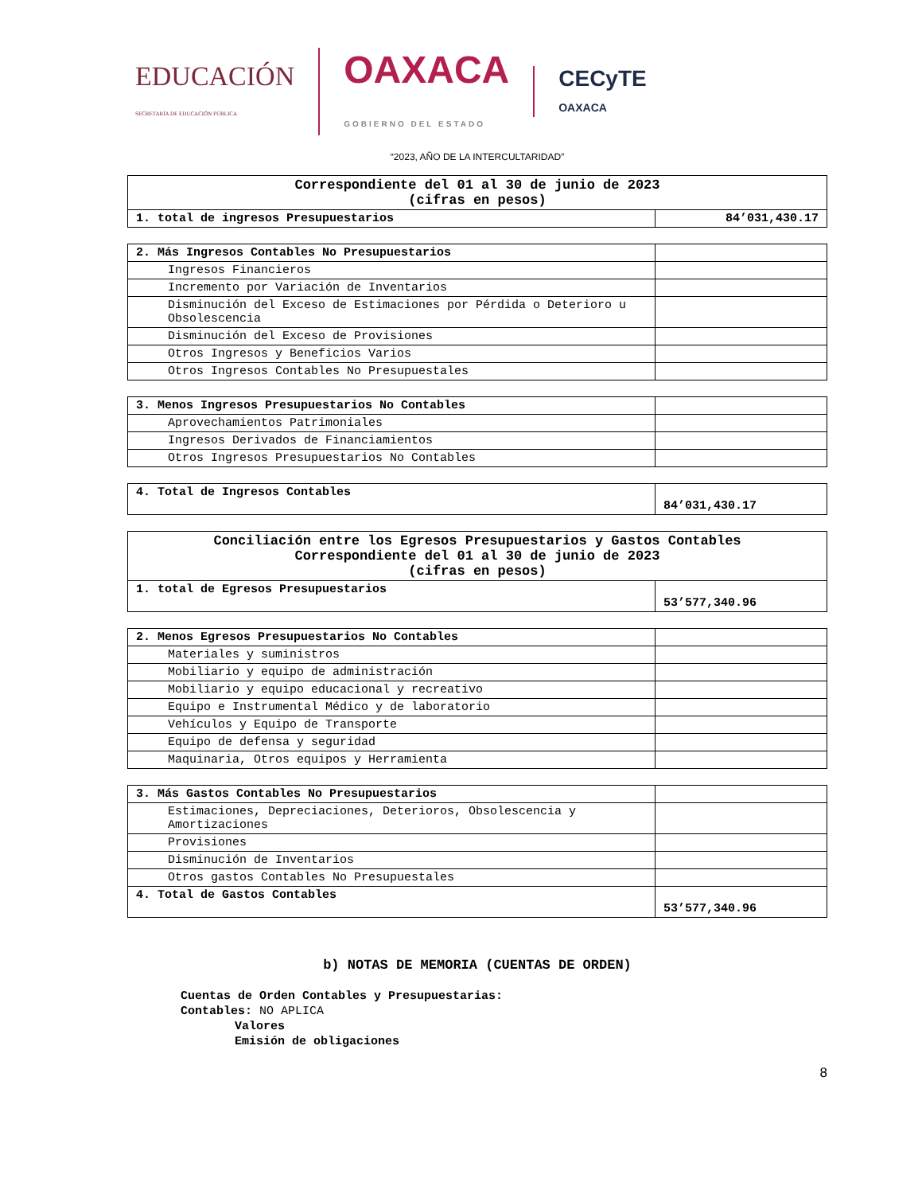EDUCACIÓN
SECRETARÍA DE EDUCACIÓN PÚBLICA
OAXACA
GOBIERNO DEL ESTADO
CECyTE
OAXACA
“2023, AÑO DE LA INTERCULTARIDAD”
| Correspondiente del 01 al 30 de junio de 2023 (cifras en pesos) | |
| --- | --- |
| 1. total de ingresos Presupuestarios | 84’031,430.17 |
| 2. Más Ingresos Contables No Presupuestarios | |
| Ingresos Financieros | |
| Incremento por Variación de Inventarios | |
| Disminución del Exceso de Estimaciones por Pérdida o Deterioro u Obsolescencia | |
| Disminución del Exceso de Provisiones | |
| Otros Ingresos y Beneficios Varios | |
| Otros Ingresos Contables No Presupuestales | |
| 3. Menos Ingresos Presupuestarios No Contables | |
| Aprovechamientos Patrimoniales | |
| Ingresos Derivados de Financiamientos | |
| Otros Ingresos Presupuestarios No Contables | |
| 4. Total de Ingresos Contables | 84’031,430.17 |
| Conciliación entre los Egresos Presupuestarios y Gastos Contables Correspondiente del 01 al 30 de junio de 2023 (cifras en pesos) | |
| --- | --- |
| 1. total de Egresos Presupuestarios | 53’577,340.96 |
| 2. Menos Egresos Presupuestarios No Contables | |
| Materiales y suministros | |
| Mobiliario y equipo de administración | |
| Mobiliario y equipo educacional y recreativo | |
| Equipo e Instrumental Médico y de laboratorio | |
| Vehículos y Equipo de Transporte | |
| Equipo de defensa y seguridad | |
| Maquinaria, Otros equipos y Herramienta | |
| 3. Más Gastos Contables No Presupuestarios | |
| Estimaciones, Depreciaciones, Deterioros, Obsolescencia y Amortizaciones | |
| Provisiones | |
| Disminución de Inventarios | |
| Otros gastos Contables No Presupuestales | |
| 4. Total de Gastos Contables | 53’577,340.96 |
b) NOTAS DE MEMORIA (CUENTAS DE ORDEN)
Cuentas de Orden Contables y Presupuestarias:
Contables: NO APLICA
Valores
Emisión de obligaciones
8